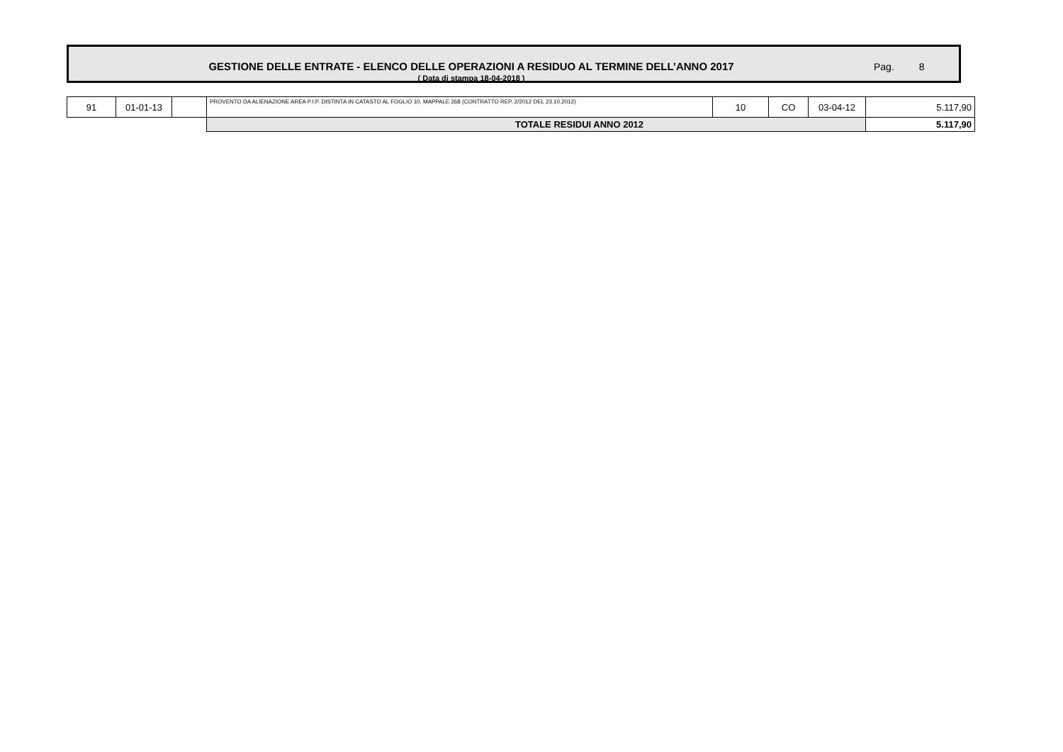GESTIONE DELLE ENTRATE - ELENCO DELLE OPERAZIONI A RESIDUO AL TERMINE DELL’ANNO 2017
( Data di stampa 18-04-2018 )
Pag. 8
| 91 | 01-01-13 | | PROVENTO DA ALIENAZIONE AREA P.I.P. DISTINTA IN CATASTO AL FOGLIO 10, MAPPALE 268 (CONTRATTO REP. 2/2012 DEL 23.10.2012) | 10 | CO | 03-04-12 | 5.117,90 |
| | | | TOTALE RESIDUI ANNO 2012 | | | | 5.117,90 |